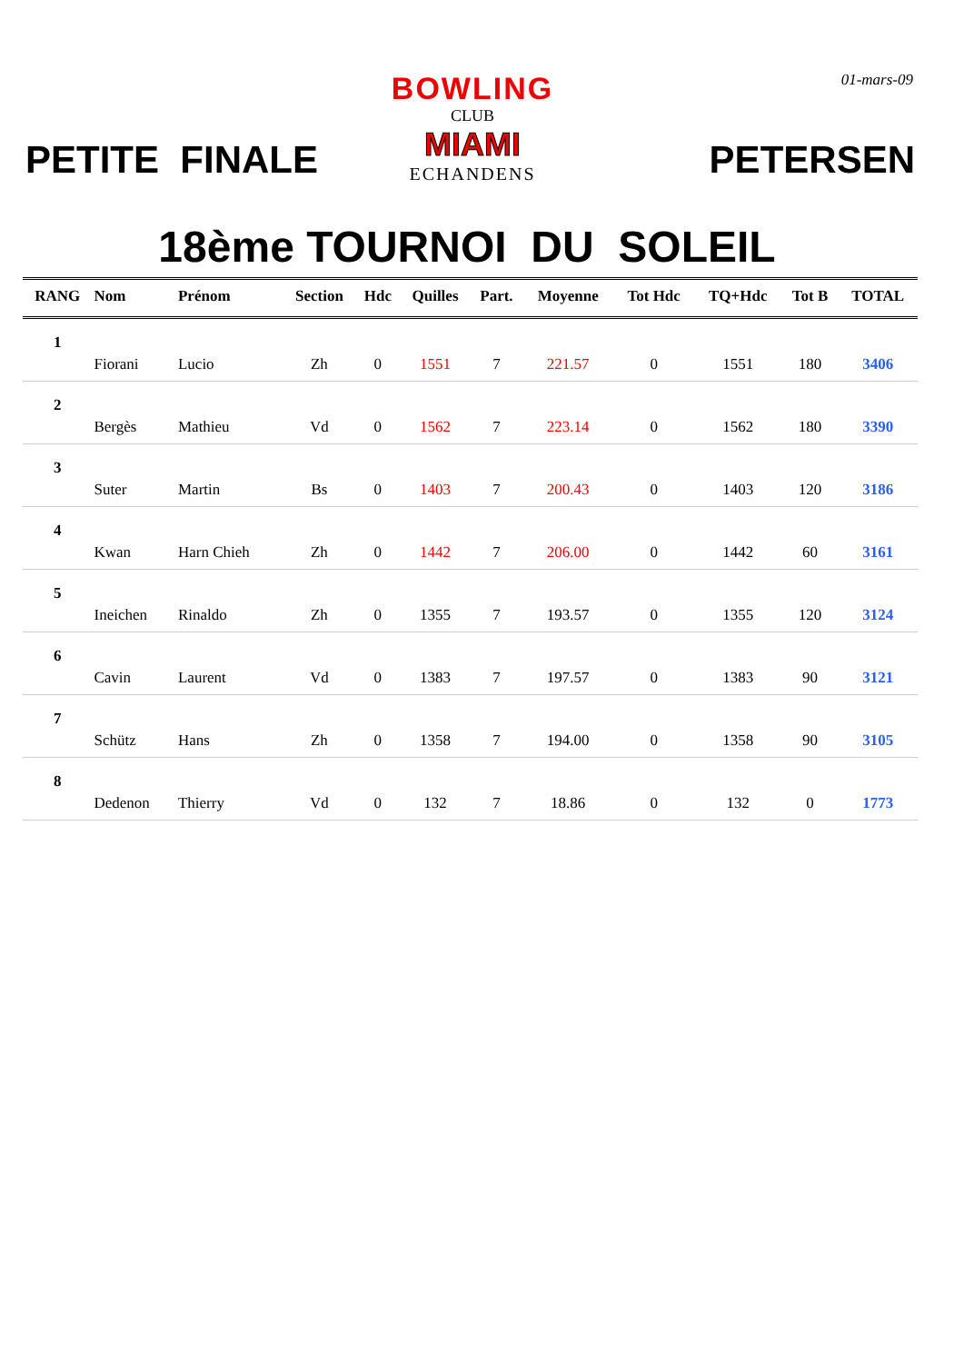01-mars-09
PETITE FINALE
BOWLING
CLUB
MIAMI
ECHANDENS
PETERSEN
18ème TOURNOI DU SOLEIL
| RANG | Nom | Prénom | Section | Hdc | Quilles | Part. | Moyenne | Tot Hdc | TQ+Hdc | Tot B | TOTAL |
| --- | --- | --- | --- | --- | --- | --- | --- | --- | --- | --- | --- |
| 1 | | | | | | | | | | | |
| | Fiorani | Lucio | Zh | 0 | 1551 | 7 | 221.57 | 0 | 1551 | 180 | 3406 |
| 2 | | | | | | | | | | | |
| | Bergès | Mathieu | Vd | 0 | 1562 | 7 | 223.14 | 0 | 1562 | 180 | 3390 |
| 3 | | | | | | | | | | | |
| | Suter | Martin | Bs | 0 | 1403 | 7 | 200.43 | 0 | 1403 | 120 | 3186 |
| 4 | | | | | | | | | | | |
| | Kwan | Harn Chieh | Zh | 0 | 1442 | 7 | 206.00 | 0 | 1442 | 60 | 3161 |
| 5 | | | | | | | | | | | |
| | Ineichen | Rinaldo | Zh | 0 | 1355 | 7 | 193.57 | 0 | 1355 | 120 | 3124 |
| 6 | | | | | | | | | | | |
| | Cavin | Laurent | Vd | 0 | 1383 | 7 | 197.57 | 0 | 1383 | 90 | 3121 |
| 7 | | | | | | | | | | | |
| | Schütz | Hans | Zh | 0 | 1358 | 7 | 194.00 | 0 | 1358 | 90 | 3105 |
| 8 | | | | | | | | | | | |
| | Dedenon | Thierry | Vd | 0 | 132 | 7 | 18.86 | 0 | 132 | 0 | 1773 |